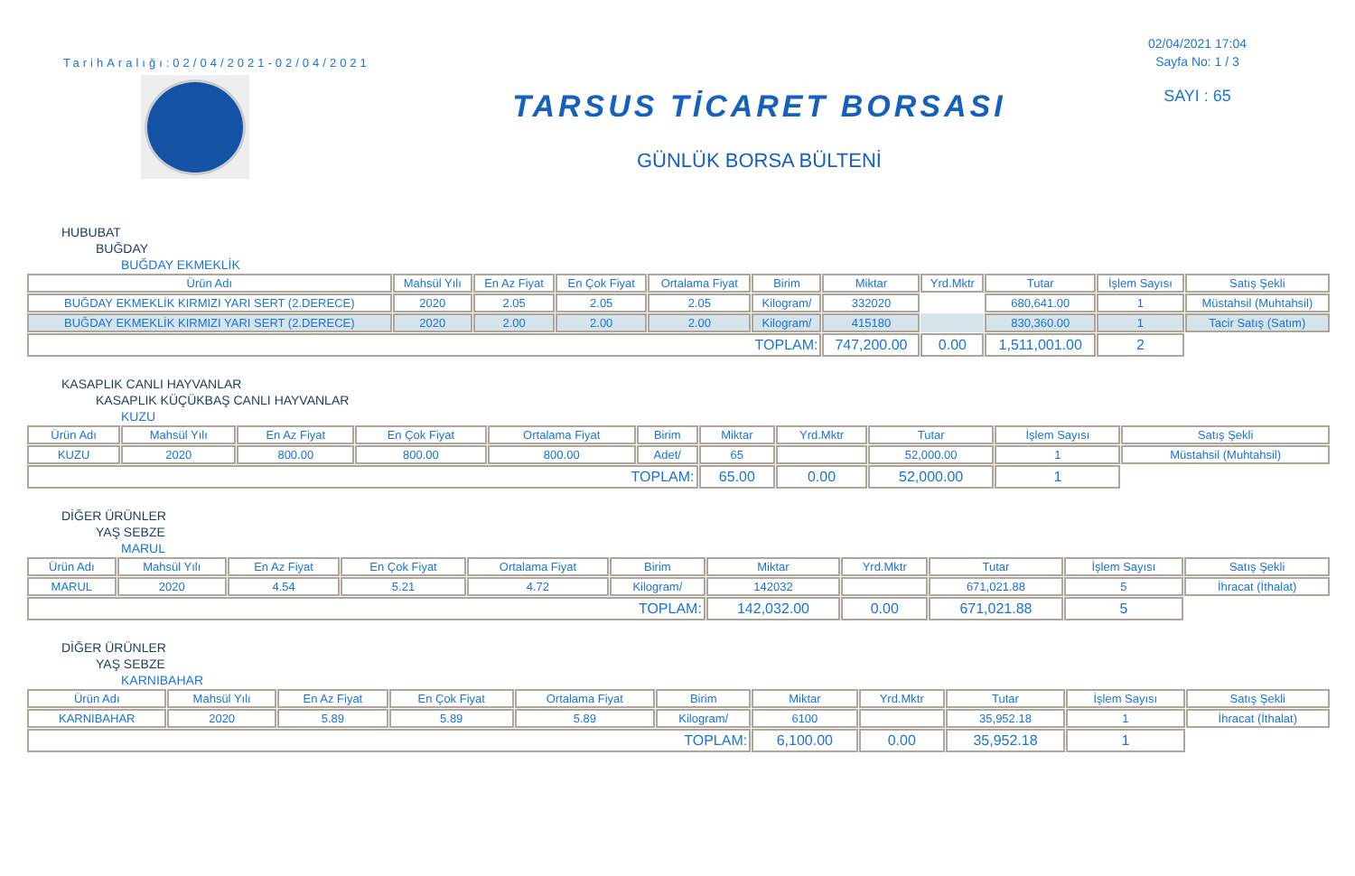TarihAralığı:02/04/2021-02/04/2021
TARSUS TİCARET BORSASI
GÜNLÜK BORSA BÜLTENİ
02/04/2021 17:04
Sayfa No: 1 / 3
SAYI : 65
HUBUBAT
BUĞDAY
BUĞDAY EKMEKLİK
| Ürün Adı | Mahsül Yılı | En Az Fiyat | En Çok Fiyat | Ortalama Fiyat | Birim | Miktar | Yrd.Mktr | Tutar | İşlem Sayısı | Satış Şekli |
| --- | --- | --- | --- | --- | --- | --- | --- | --- | --- | --- |
| BUĞDAY EKMEKLİK KIRMIZI YARI SERT (2.DERECE) | 2020 | 2.05 | 2.05 | 2.05 | Kilogram/ | 332020 | | 680,641.00 | 1 | Müstahsil (Muhtahsil) |
| BUĞDAY EKMEKLİK KIRMIZI YARI SERT (2.DERECE) | 2020 | 2.00 | 2.00 | 2.00 | Kilogram/ | 415180 | | 830,360.00 | 1 | Tacir Satış (Satım) |
| TOPLAM: | | | | | | 747,200.00 | 0.00 | 1,511,001.00 | 2 | |
KASAPLIK CANLI HAYVANLAR
KASAPLIK KÜÇÜKBAŞ CANLI HAYVANLAR
KUZU
| Ürün Adı | Mahsül Yılı | En Az Fiyat | En Çok Fiyat | Ortalama Fiyat | Birim | Miktar | Yrd.Mktr | Tutar | İşlem Sayısı | Satış Şekli |
| --- | --- | --- | --- | --- | --- | --- | --- | --- | --- | --- |
| KUZU | 2020 | 800.00 | 800.00 | 800.00 | Adet/ | 65 | | 52,000.00 | 1 | Müstahsil (Muhtahsil) |
| TOPLAM: | | | | | | 65.00 | 0.00 | 52,000.00 | 1 | |
DİĞER ÜRÜNLER
YAŞ SEBZE
MARUL
| Ürün Adı | Mahsül Yılı | En Az Fiyat | En Çok Fiyat | Ortalama Fiyat | Birim | Miktar | Yrd.Mktr | Tutar | İşlem Sayısı | Satış Şekli |
| --- | --- | --- | --- | --- | --- | --- | --- | --- | --- | --- |
| MARUL | 2020 | 4.54 | 5.21 | 4.72 | Kilogram/ | 142032 | | 671,021.88 | 5 | İhracat (İthalat) |
| TOPLAM: | | | | | | 142,032.00 | 0.00 | 671,021.88 | 5 | |
DİĞER ÜRÜNLER
YAŞ SEBZE
KARNIBAHAR
| Ürün Adı | Mahsül Yılı | En Az Fiyat | En Çok Fiyat | Ortalama Fiyat | Birim | Miktar | Yrd.Mktr | Tutar | İşlem Sayısı | Satış Şekli |
| --- | --- | --- | --- | --- | --- | --- | --- | --- | --- | --- |
| KARNIBAHAR | 2020 | 5.89 | 5.89 | 5.89 | Kilogram/ | 6100 | | 35,952.18 | 1 | İhracat (İthalat) |
| TOPLAM: | | | | | | 6,100.00 | 0.00 | 35,952.18 | 1 | |